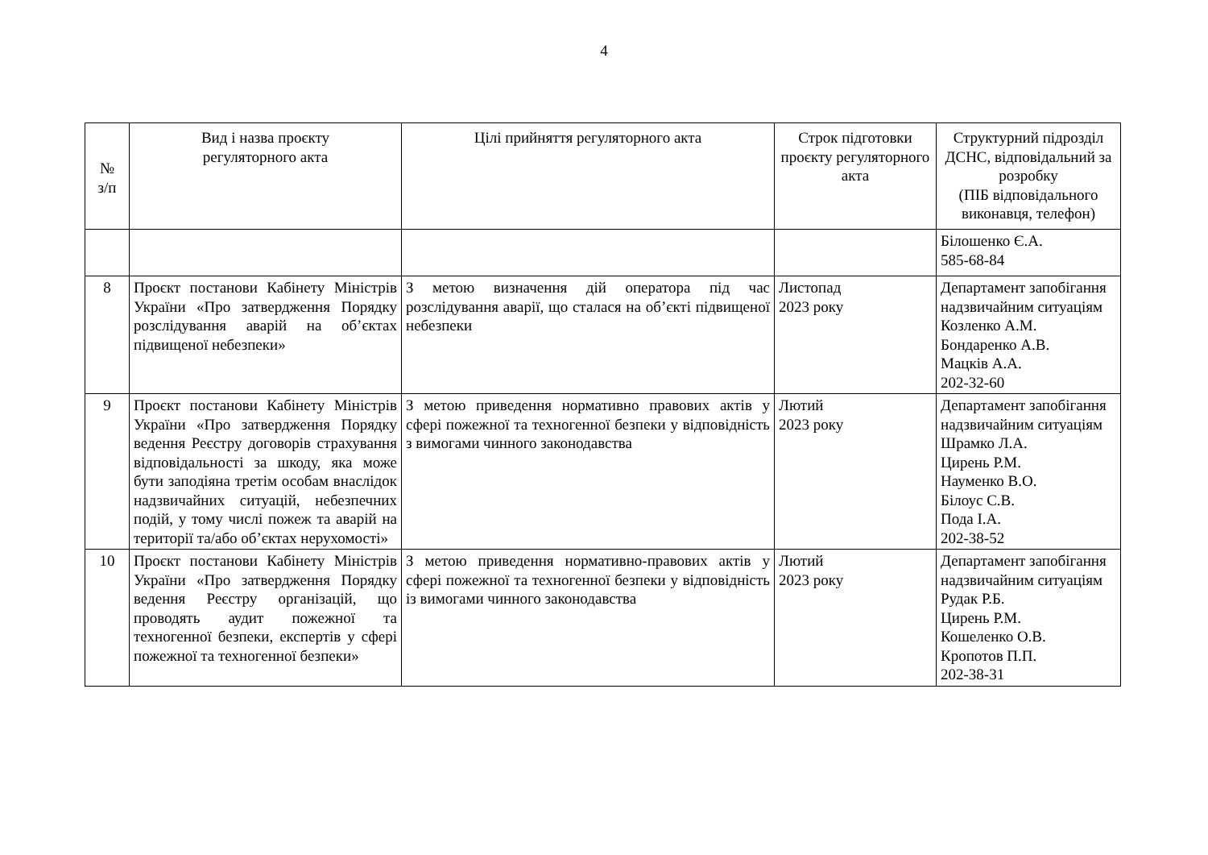4
| № з/п | Вид і назва проєкту регуляторного акта | Цілі прийняття регуляторного акта | Строк підготовки проєкту регуляторного акта | Структурний підрозділ ДСНС, відповідальний за розробку (ПІБ відповідального виконавця, телефон) |
| --- | --- | --- | --- | --- |
| | | | | Білошенко Є.А. 585-68-84 |
| 8 | Проєкт постанови Кабінету Міністрів України «Про затвердження Порядку розслідування аварій на об’єктах підвищеної небезпеки» | З метою визначення дій оператора під час розслідування аварії, що сталася на об’єкті підвищеної небезпеки | Листопад 2023 року | Департамент запобігання надзвичайним ситуаціям Козленко А.М. Бондаренко А.В. Мацків А.А. 202-32-60 |
| 9 | Проєкт постанови Кабінету Міністрів України «Про затвердження Порядку ведення Реєстру договорів страхування відповідальності за шкоду, яка може бути заподіяна третім особам внаслідок надзвичайних ситуацій, небезпечних подій, у тому числі пожеж та аварій на території та/або об’єктах нерухомості» | З метою приведення нормативно правових актів у сфері пожежної та техногенної безпеки у відповідність з вимогами чинного законодавства | Лютий 2023 року | Департамент запобігання надзвичайним ситуаціям Шрамко Л.А. Цирень Р.М. Науменко В.О. Білоус С.В. Пода І.А. 202-38-52 |
| 10 | Проєкт постанови Кабінету Міністрів України «Про затвердження Порядку ведення Реєстру організацій, що проводять аудит пожежної та техногенної безпеки, експертів у сфері пожежної та техногенної безпеки» | З метою приведення нормативно-правових актів у сфері пожежної та техногенної безпеки у відповідність із вимогами чинного законодавства | Лютий 2023 року | Департамент запобігання надзвичайним ситуаціям Рудак Р.Б. Цирень Р.М. Кошеленко О.В. Кропотов П.П. 202-38-31 |